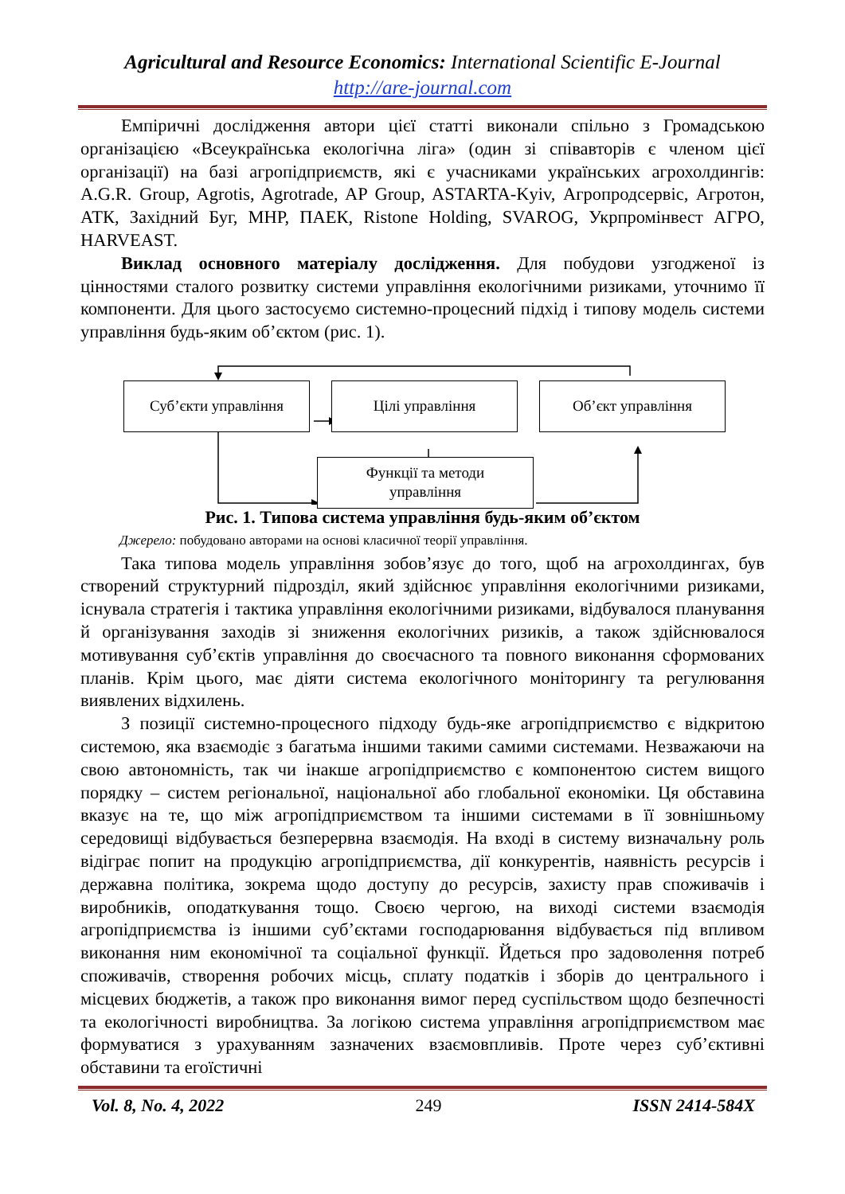Agricultural and Resource Economics: International Scientific E-Journal
http://are-journal.com
Емпіричні дослідження автори цієї статті виконали спільно з Громадською організацією «Всеукраїнська екологічна ліга» (один зі співавторів є членом цієї організації) на базі агропідприємств, які є учасниками українських агрохолдингів: A.G.R. Group, Agrotis, Agrotrade, AP Group, ASTARTA-Kyiv, Агропродсервіс, Агротон, АТК, Західний Буг, МНР, ПАЕК, Ristone Holding, SVAROG, Укрпромінвест АГРО, HARVEAST.
Виклад основного матеріалу дослідження. Для побудови узгодженої із цінностями сталого розвитку системи управління екологічними ризиками, уточнимо її компоненти. Для цього застосуємо системно-процесний підхід і типову модель системи управління будь-яким об’єктом (рис. 1).
Суб’єкти управління Цілі управління Об’єкт управління
Функції та методи
управління
Рис. 1. Типова система управління будь-яким об’єктом
Джерело: побудовано авторами на основі класичної теорії управління.
Така типова модель управління зобов’язує до того, щоб на агрохолдингах, був створений структурний підрозділ, який здійснює управління екологічними ризиками, існувала стратегія і тактика управління екологічними ризиками, відбувалося планування й організування заходів зі зниження екологічних ризиків, а також здійснювалося мотивування суб’єктів управління до своєчасного та повного виконання сформованих планів. Крім цього, має діяти система екологічного моніторингу та регулювання виявлених відхилень.
З позиції системно-процесного підходу будь-яке агропідприємство є відкритою системою, яка взаємодіє з багатьма іншими такими самими системами. Незважаючи на свою автономність, так чи інакше агропідприємство є компонентою систем вищого порядку – систем регіональної, національної або глобальної економіки. Ця обставина вказує на те, що між агропідприємством та іншими системами в її зовнішньому середовищі відбувається безперервна взаємодія. На вході в систему визначальну роль відіграє попит на продукцію агропідприємства, дії конкурентів, наявність ресурсів і державна політика, зокрема щодо доступу до ресурсів, захисту прав споживачів і виробників, оподаткування тощо. Своєю чергою, на виході системи взаємодія агропідприємства із іншими суб’єктами господарювання відбувається під впливом виконання ним економічної та соціальної функції. Йдеться про задоволення потреб споживачів, створення робочих місць, сплату податків і зборів до центрального і місцевих бюджетів, а також про виконання вимог перед суспільством щодо безпечності та екологічності виробництва. За логікою система управління агропідприємством має формуватися з урахуванням зазначених взаємовпливів. Проте через суб’єктивні обставини та егоїстичні
Vol. 8, No. 4, 2022 249 ISSN 2414-584X